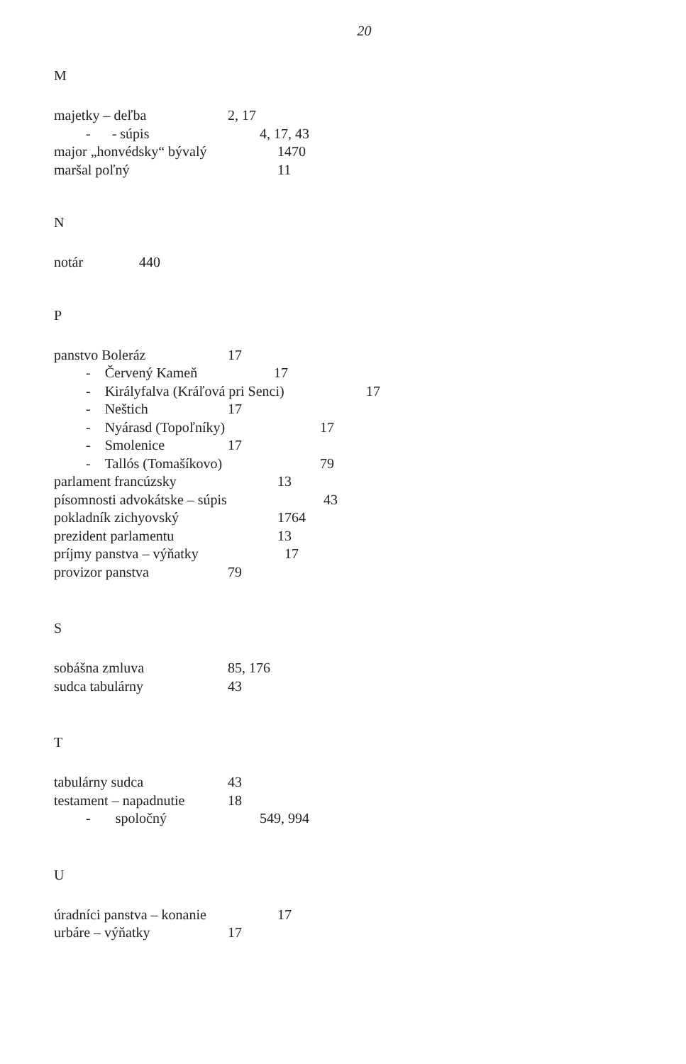20
M
majetky – deľba 2, 17
- - súpis 4, 17, 43
major „honvédsky“ bývalý 1470
maršal poľný 11
N
notár 440
P
panstvo Boleráz 17
- Červený Kameň 17
- Királyfalva (Kráľová pri Senci) 17
- Neštich 17
- Nyárasd (Topoľníky) 17
- Smolenice 17
- Tallós (Tomašíkovo) 79
parlament francúzsky 13
písomnosti advokátske – súpis 43
pokladník zichyovský 1764
prezident parlamentu 13
príjmy panstva – výňatky 17
provizor panstva 79
S
sobášna zmluva 85, 176
sudca tabulárny 43
T
tabulárny sudca 43
testament – napadnutie 18
- spoločný 549, 994
U
úradníci panstva – konanie 17
urbáre – výňatky 17